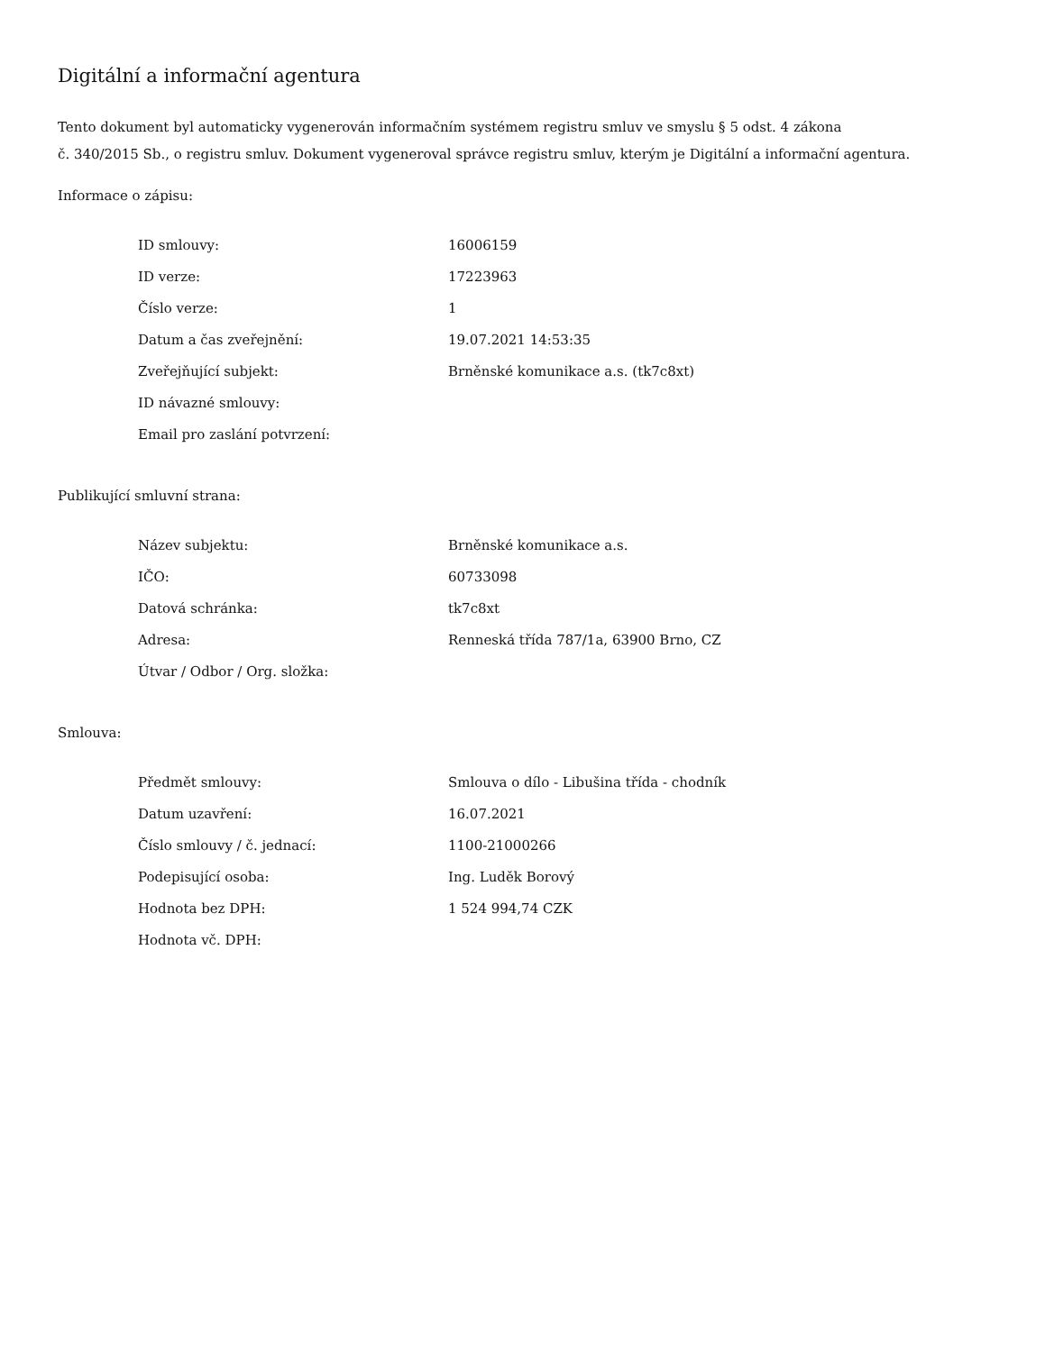Digitální a informační agentura
Tento dokument byl automaticky vygenerován informačním systémem registru smluv ve smyslu § 5 odst. 4 zákona
č. 340/2015 Sb., o registru smluv. Dokument vygeneroval správce registru smluv, kterým je Digitální a informační agentura.
Informace o zápisu:
| ID smlouvy: | 16006159 |
| ID verze: | 17223963 |
| Číslo verze: | 1 |
| Datum a čas zveřejnění: | 19.07.2021 14:53:35 |
| Zveřejňující subjekt: | Brněnské komunikace a.s. (tk7c8xt) |
| ID návazné smlouvy: | |
| Email pro zaslání potvrzení: | |
Publikující smluvní strana:
| Název subjektu: | Brněnské komunikace a.s. |
| IČO: | 60733098 |
| Datová schránka: | tk7c8xt |
| Adresa: | Renneská třída 787/1a, 63900 Brno, CZ |
| Útvar / Odbor / Org. složka: | |
Smlouva:
| Předmět smlouvy: | Smlouva o dílo - Libušina třída - chodník |
| Datum uzavření: | 16.07.2021 |
| Číslo smlouvy / č. jednací: | 1100-21000266 |
| Podepisující osoba: | Ing. Luděk Borový |
| Hodnota bez DPH: | 1 524 994,74 CZK |
| Hodnota vč. DPH: | |